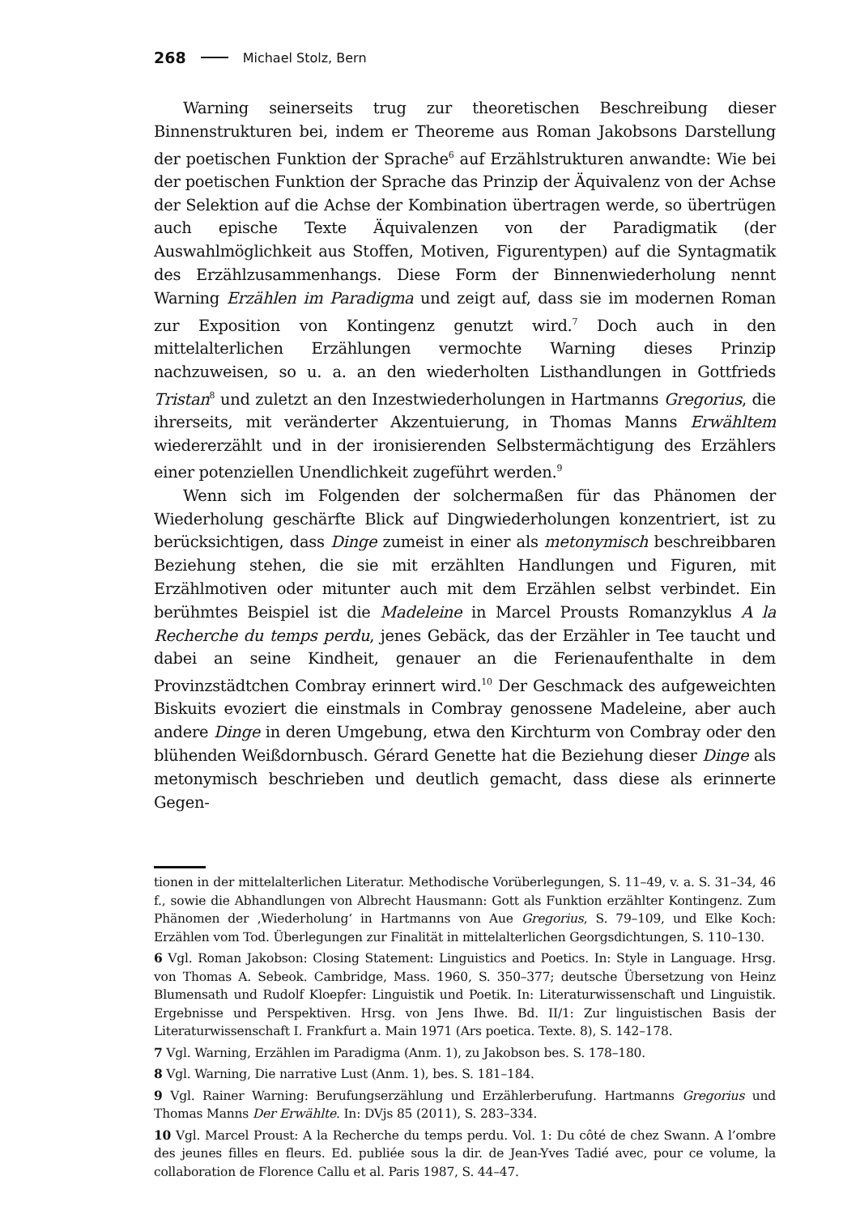268 Michael Stolz, Bern
Warning seinerseits trug zur theoretischen Beschreibung dieser Binnenstrukturen bei, indem er Theoreme aus Roman Jakobsons Darstellung der poetischen Funktion der Sprache<sup>6</sup> auf Erzählstrukturen anwandte: Wie bei der poetischen Funktion der Sprache das Prinzip der Äquivalenz von der Achse der Selektion auf die Achse der Kombination übertragen werde, so übertrügen auch epische Texte Äquivalenzen von der Paradigmatik (der Auswahlmöglichkeit aus Stoffen, Motiven, Figurentypen) auf die Syntagmatik des Erzählzusammenhangs. Diese Form der Binnenwiederholung nennt Warning Erzählen im Paradigma und zeigt auf, dass sie im modernen Roman zur Exposition von Kontingenz genutzt wird.<sup>7</sup> Doch auch in den mittelalterlichen Erzählungen vermochte Warning dieses Prinzip nachzuweisen, so u. a. an den wiederholten Listhandlungen in Gottfrieds Tristan<sup>8</sup> und zuletzt an den Inzestwiederholungen in Hartmanns Gregorius, die ihrerseits, mit veränderter Akzentuierung, in Thomas Manns Erwähltem wiedererzählt und in der ironisierenden Selbstermächtigung des Erzählers einer potenziellen Unendlichkeit zugeführt werden.<sup>9</sup>
Wenn sich im Folgenden der solchermaßen für das Phänomen der Wiederholung geschärfte Blick auf Dingwiederholungen konzentriert, ist zu berücksichtigen, dass Dinge zumeist in einer als metonymisch beschreibbaren Beziehung stehen, die sie mit erzählten Handlungen und Figuren, mit Erzählmotiven oder mitunter auch mit dem Erzählen selbst verbindet. Ein berühmtes Beispiel ist die Madeleine in Marcel Prousts Romanzyklus A la Recherche du temps perdu, jenes Gebäck, das der Erzähler in Tee taucht und dabei an seine Kindheit, genauer an die Ferienaufenthalte in dem Provinzstädtchen Combray erinnert wird.<sup>10</sup> Der Geschmack des aufgeweichten Biskuits evoziert die einstmals in Combray genossene Madeleine, aber auch andere Dinge in deren Umgebung, etwa den Kirchturm von Combray oder den blühenden Weißdornbusch. Gérard Genette hat die Beziehung dieser Dinge als metonymisch beschrieben und deutlich gemacht, dass diese als erinnerte Gegen-
tionen in der mittelalterlichen Literatur. Methodische Vorüberlegungen, S. 11–49, v. a. S. 31–34, 46 f., sowie die Abhandlungen von Albrecht Hausmann: Gott als Funktion erzählter Kontingenz. Zum Phänomen der ‚Wiederholung‘ in Hartmanns von Aue Gregorius, S. 79–109, und Elke Koch: Erzählen vom Tod. Überlegungen zur Finalität in mittelalterlichen Georgsdichtungen, S. 110–130.
6 Vgl. Roman Jakobson: Closing Statement: Linguistics and Poetics. In: Style in Language. Hrsg. von Thomas A. Sebeok. Cambridge, Mass. 1960, S. 350–377; deutsche Übersetzung von Heinz Blumensath und Rudolf Kloepfer: Linguistik und Poetik. In: Literaturwissenschaft und Linguistik. Ergebnisse und Perspektiven. Hrsg. von Jens Ihwe. Bd. II/1: Zur linguistischen Basis der Literaturwissenschaft I. Frankfurt a. Main 1971 (Ars poetica. Texte. 8), S. 142–178.
7 Vgl. Warning, Erzählen im Paradigma (Anm. 1), zu Jakobson bes. S. 178–180.
8 Vgl. Warning, Die narrative Lust (Anm. 1), bes. S. 181–184.
9 Vgl. Rainer Warning: Berufungserzählung und Erzählerberufung. Hartmanns Gregorius und Thomas Manns Der Erwählte. In: DVjs 85 (2011), S. 283–334.
10 Vgl. Marcel Proust: A la Recherche du temps perdu. Vol. 1: Du côté de chez Swann. A l’ombre des jeunes filles en fleurs. Ed. publiée sous la dir. de Jean-Yves Tadié avec, pour ce volume, la collaboration de Florence Callu et al. Paris 1987, S. 44–47.